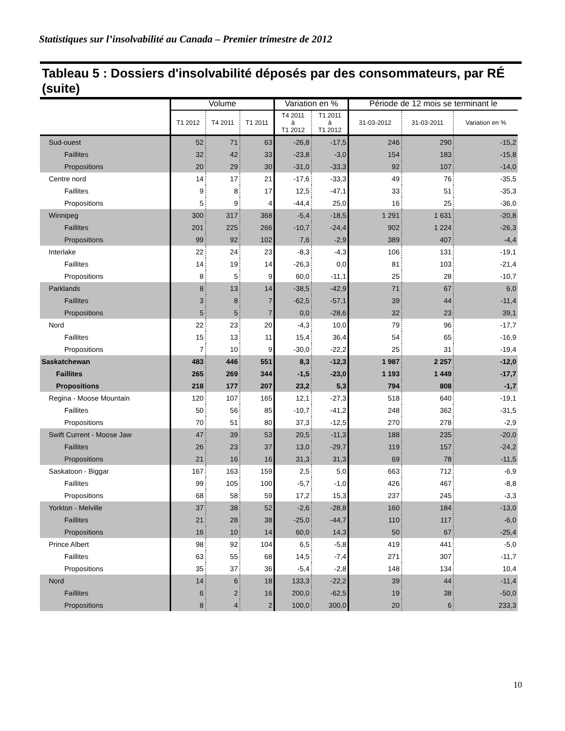Statistiques sur l’insolvabilité au Canada – Premier trimestre de 2012
Tableau 5 : Dossiers d'insolvabilité déposés par des consommateurs, par RÉ (suite)
| | Volume | | | Variation en % | | Période de 12 mois se terminant le | | |
| --- | --- | --- | --- | --- | --- | --- | --- | --- |
| | T1 2012 | T4 2011 | T1 2011 | T4 2011 à T1 2012 | T1 2011 à T1 2012 | 31-03-2012 | 31-03-2011 | Variation en % |
| Sud-ouest | 52 | 71 | 63 | -26,8 | -17,5 | 246 | 290 | -15,2 |
| Faillites | 32 | 42 | 33 | -23,8 | -3,0 | 154 | 183 | -15,8 |
| Propositions | 20 | 29 | 30 | -31,0 | -33,3 | 92 | 107 | -14,0 |
| Centre nord | 14 | 17 | 21 | -17,6 | -33,3 | 49 | 76 | -35,5 |
| Faillites | 9 | 8 | 17 | 12,5 | -47,1 | 33 | 51 | -35,3 |
| Propositions | 5 | 9 | 4 | -44,4 | 25,0 | 16 | 25 | -36,0 |
| Winnipeg | 300 | 317 | 368 | -5,4 | -18,5 | 1 291 | 1 631 | -20,8 |
| Faillites | 201 | 225 | 266 | -10,7 | -24,4 | 902 | 1 224 | -26,3 |
| Propositions | 99 | 92 | 102 | 7,6 | -2,9 | 389 | 407 | -4,4 |
| Interlake | 22 | 24 | 23 | -8,3 | -4,3 | 106 | 131 | -19,1 |
| Faillites | 14 | 19 | 14 | -26,3 | 0,0 | 81 | 103 | -21,4 |
| Propositions | 8 | 5 | 9 | 60,0 | -11,1 | 25 | 28 | -10,7 |
| Parklands | 8 | 13 | 14 | -38,5 | -42,9 | 71 | 67 | 6,0 |
| Faillites | 3 | 8 | 7 | -62,5 | -57,1 | 39 | 44 | -11,4 |
| Propositions | 5 | 5 | 7 | 0,0 | -28,6 | 32 | 23 | 39,1 |
| Nord | 22 | 23 | 20 | -4,3 | 10,0 | 79 | 96 | -17,7 |
| Faillites | 15 | 13 | 11 | 15,4 | 36,4 | 54 | 65 | -16,9 |
| Propositions | 7 | 10 | 9 | -30,0 | -22,2 | 25 | 31 | -19,4 |
| Saskatchewan | 483 | 446 | 551 | 8,3 | -12,3 | 1 987 | 2 257 | -12,0 |
| Faillites | 265 | 269 | 344 | -1,5 | -23,0 | 1 193 | 1 449 | -17,7 |
| Propositions | 218 | 177 | 207 | 23,2 | 5,3 | 794 | 808 | -1,7 |
| Regina - Moose Mountain | 120 | 107 | 165 | 12,1 | -27,3 | 518 | 640 | -19,1 |
| Faillites | 50 | 56 | 85 | -10,7 | -41,2 | 248 | 362 | -31,5 |
| Propositions | 70 | 51 | 80 | 37,3 | -12,5 | 270 | 278 | -2,9 |
| Swift Current - Moose Jaw | 47 | 39 | 53 | 20,5 | -11,3 | 188 | 235 | -20,0 |
| Faillites | 26 | 23 | 37 | 13,0 | -29,7 | 119 | 157 | -24,2 |
| Propositions | 21 | 16 | 16 | 31,3 | 31,3 | 69 | 78 | -11,5 |
| Saskatoon - Biggar | 167 | 163 | 159 | 2,5 | 5,0 | 663 | 712 | -6,9 |
| Faillites | 99 | 105 | 100 | -5,7 | -1,0 | 426 | 467 | -8,8 |
| Propositions | 68 | 58 | 59 | 17,2 | 15,3 | 237 | 245 | -3,3 |
| Yorkton - Melville | 37 | 38 | 52 | -2,6 | -28,8 | 160 | 184 | -13,0 |
| Faillites | 21 | 28 | 38 | -25,0 | -44,7 | 110 | 117 | -6,0 |
| Propositions | 16 | 10 | 14 | 60,0 | 14,3 | 50 | 67 | -25,4 |
| Prince Albert | 98 | 92 | 104 | 6,5 | -5,8 | 419 | 441 | -5,0 |
| Faillites | 63 | 55 | 68 | 14,5 | -7,4 | 271 | 307 | -11,7 |
| Propositions | 35 | 37 | 36 | -5,4 | -2,8 | 148 | 134 | 10,4 |
| Nord | 14 | 6 | 18 | 133,3 | -22,2 | 39 | 44 | -11,4 |
| Faillites | 6 | 2 | 16 | 200,0 | -62,5 | 19 | 38 | -50,0 |
| Propositions | 8 | 4 | 2 | 100,0 | 300,0 | 20 | 6 | 233,3 |
10